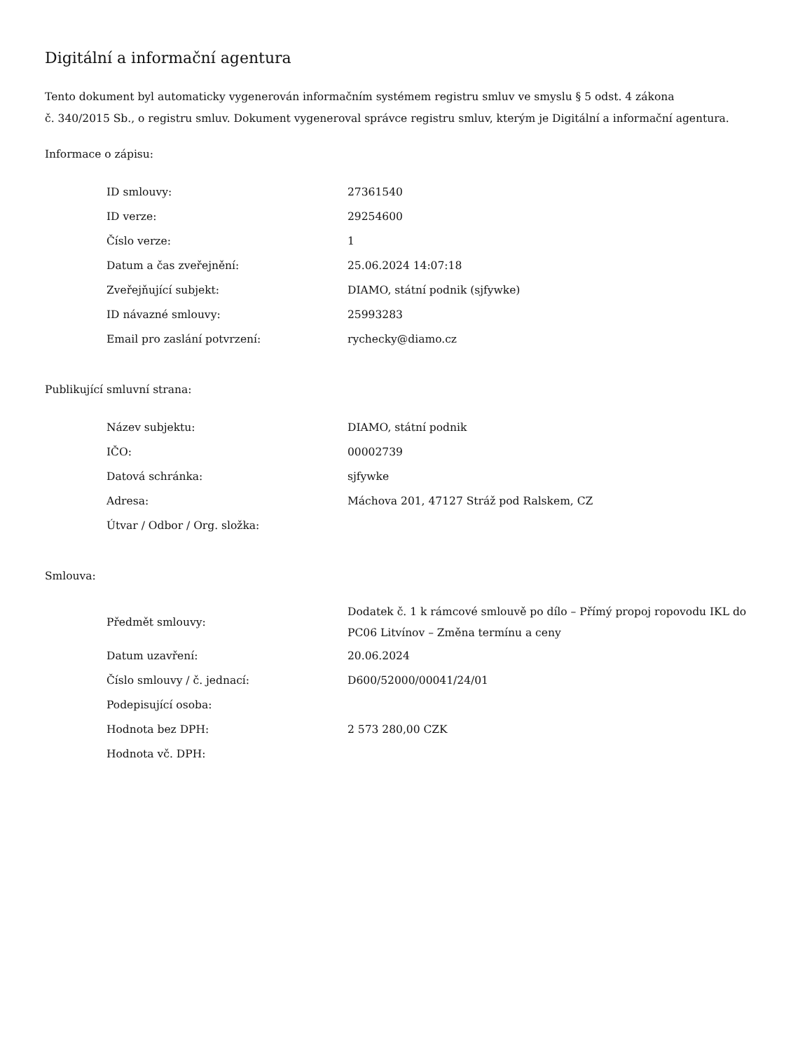Digitální a informační agentura
Tento dokument byl automaticky vygenerován informačním systémem registru smluv ve smyslu § 5 odst. 4 zákona
č. 340/2015 Sb., o registru smluv. Dokument vygeneroval správce registru smluv, kterým je Digitální a informační agentura.
Informace o zápisu:
| ID smlouvy: | 27361540 |
| ID verze: | 29254600 |
| Číslo verze: | 1 |
| Datum a čas zveřejnění: | 25.06.2024 14:07:18 |
| Zveřejňující subjekt: | DIAMO, státní podnik (sjfywke) |
| ID návazné smlouvy: | 25993283 |
| Email pro zaslání potvrzení: | rychecky@diamo.cz |
Publikující smluvní strana:
| Název subjektu: | DIAMO, státní podnik |
| IČO: | 00002739 |
| Datová schránka: | sjfywke |
| Adresa: | Máchova 201, 47127 Stráž pod Ralskem, CZ |
| Útvar / Odbor / Org. složka: | |
Smlouva:
| Předmět smlouvy: | Dodatek č. 1 k rámcové smlouvě po dílo – Přímý propoj ropovodu IKL do PC06 Litvínov – Změna termínu a ceny |
| Datum uzavření: | 20.06.2024 |
| Číslo smlouvy / č. jednací: | D600/52000/00041/24/01 |
| Podepisující osoba: | |
| Hodnota bez DPH: | 2 573 280,00 CZK |
| Hodnota vč. DPH: | |